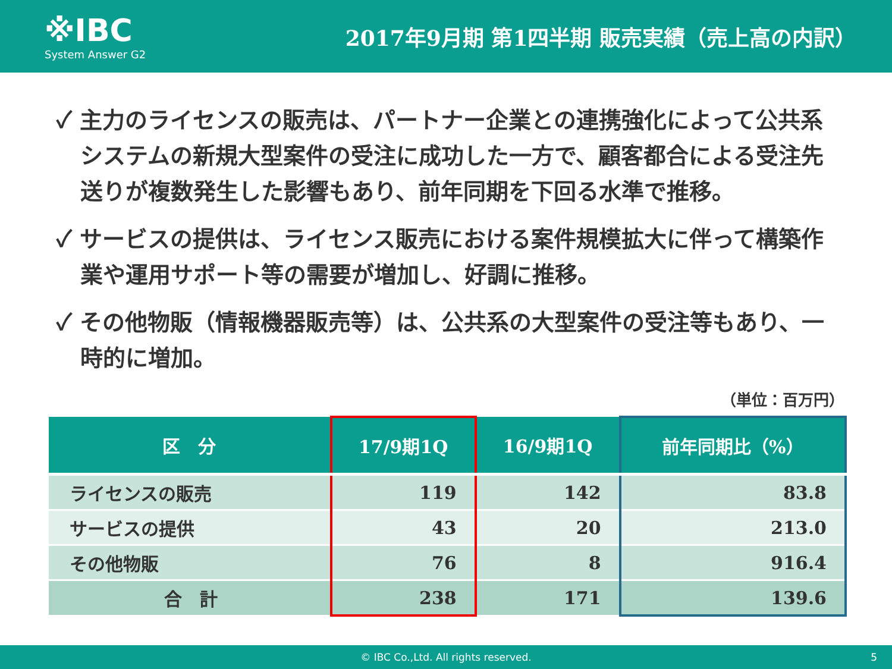※IBC
System Answer G2
2017年9月期 第1四半期 販売実績（売上高の内訳）
✓ 主力のライセンスの販売は、パートナー企業との連携強化によって公共系システムの新規大型案件の受注に成功した一方で、顧客都合による受注先送りが複数発生した影響もあり、前年同期を下回る水準で推移。
✓ サービスの提供は、ライセンス販売における案件規模拡大に伴って構築作業や運用サポート等の需要が増加し、好調に推移。
✓ その他物販（情報機器販売等）は、公共系の大型案件の受注等もあり、一時的に増加。
（単位：百万円）
| 区 分 | 17/9期1Q | 16/9期1Q | 前年同期比（%） |
| --- | --- | --- | --- |
| ライセンスの販売 | 119 | 142 | 83.8 |
| サービスの提供 | 43 | 20 | 213.0 |
| その他物販 | 76 | 8 | 916.4 |
| 合 計 | 238 | 171 | 139.6 |
© IBC Co.,Ltd. All rights reserved. 5